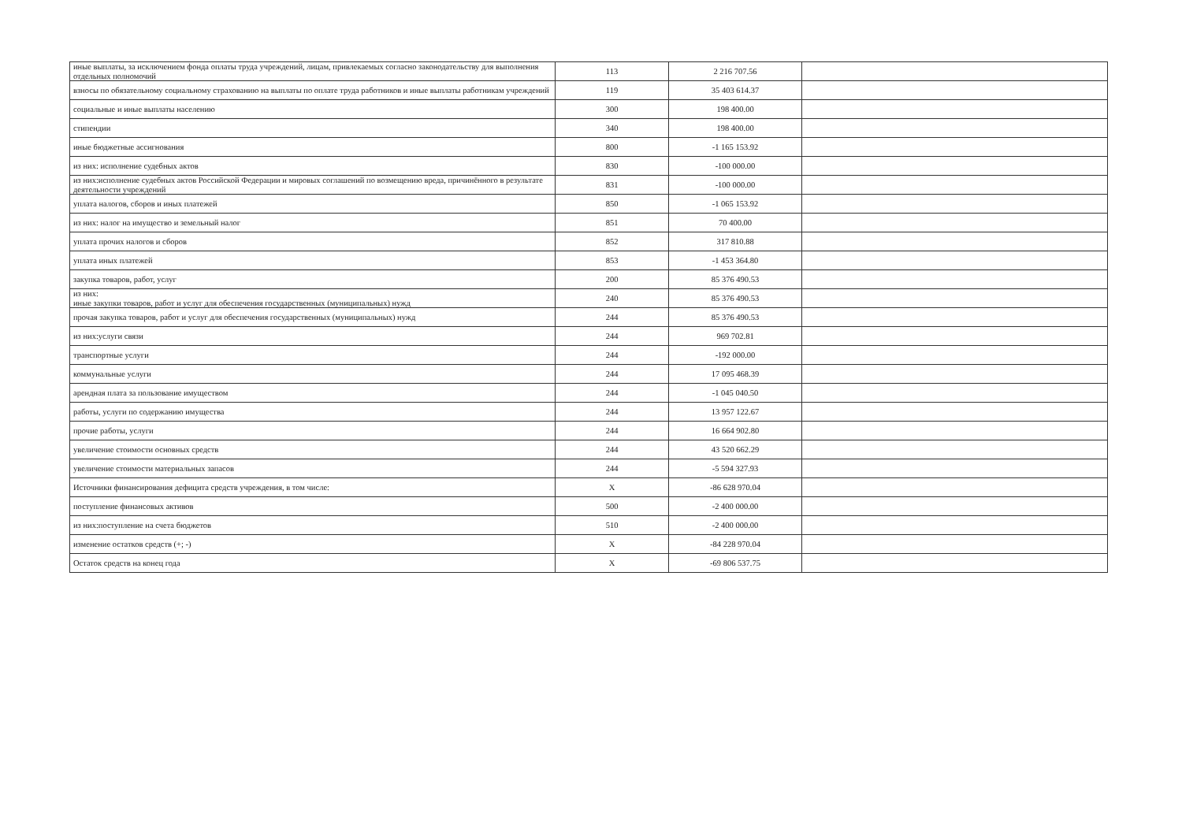| иные выплаты, за исключением фонда оплаты труда учреждений, лицам, привлекаемых согласно законодательству для выполнения отдельных полномочий | 113 | 2 216 707.56 | |
| взносы по обязательному социальному страхованию на выплаты по оплате труда работников и иные выплаты работникам учреждений | 119 | 35 403 614.37 | |
| социальные и иные выплаты населению | 300 | 198 400.00 | |
| стипендии | 340 | 198 400.00 | |
| иные бюджетные ассигнования | 800 | -1 165 153.92 | |
| из них: исполнение судебных актов | 830 | -100 000.00 | |
| из них:исполнение судебных актов Российской Федерации и мировых соглашений по возмещению вреда, причинённого в результате деятельности учреждений | 831 | -100 000.00 | |
| уплата налогов, сборов и иных платежей | 850 | -1 065 153.92 | |
| из них: налог на имущество и земельный налог | 851 | 70 400.00 | |
| уплата прочих налогов и сборов | 852 | 317 810.88 | |
| уплата иных платежей | 853 | -1 453 364.80 | |
| закупка товаров, работ, услуг | 200 | 85 376 490.53 | |
| из них: иные закупки товаров, работ и услуг для обеспечения государственных (муниципальных) нужд | 240 | 85 376 490.53 | |
| прочая закупка товаров, работ и услуг для обеспечения государственных (муниципальных) нужд | 244 | 85 376 490.53 | |
| из них:услуги связи | 244 | 969 702.81 | |
| транспортные услуги | 244 | -192 000.00 | |
| коммунальные услуги | 244 | 17 095 468.39 | |
| арендная плата за пользование имуществом | 244 | -1 045 040.50 | |
| работы, услуги по содержанию имущества | 244 | 13 957 122.67 | |
| прочие работы, услуги | 244 | 16 664 902.80 | |
| увеличение стоимости основных средств | 244 | 43 520 662.29 | |
| увеличение стоимости материальных запасов | 244 | -5 594 327.93 | |
| Источники финансирования дефицита средств учреждения, в том числе: | X | -86 628 970.04 | |
| поступление финансовых активов | 500 | -2 400 000.00 | |
| из них:поступление на счета бюджетов | 510 | -2 400 000.00 | |
| изменение остатков средств (+; -) | X | -84 228 970.04 | |
| Остаток средств на конец года | X | -69 806 537.75 | |